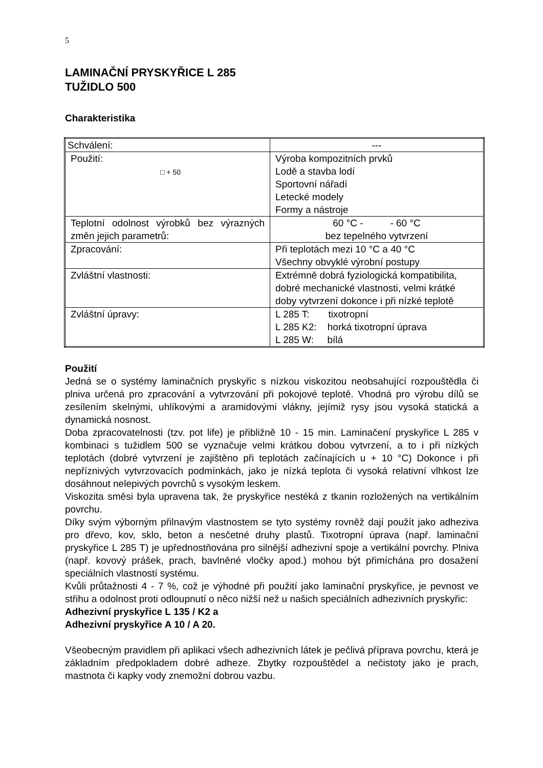5
LAMINAČNÍ PRYSKYŘICE L 285
TUŽIDLO 500
Charakteristika
| Schválení: | --- |
| Použití: □ + 50 | Výroba kompozitních prvků Lodě a stavba lodí Sportovní nářadí Letecké modely Formy a nástroje |
| Teplotní odolnost výrobků bez výrazných změn jejich parametrů: | 60 °C - - 60 °C bez tepelného vytvrzení |
| Zpracování: | Při teplotách mezi 10 °C a 40 °C Všechny obvyklé výrobní postupy |
| Zvláštní vlastnosti: | Extrémně dobrá fyziologická kompatibilita, dobré mechanické vlastnosti, velmi krátké doby vytvrzení dokonce i při nízké teplotě |
| Zvláštní úpravy: | L 285 T: tixotropní L 285 K2: horká tixotropní úprava L 285 W: bílá |
Použití
Jedná se o systémy laminačních pryskyřic s nízkou viskozitou neobsahující rozpouštědla či plniva určená pro zpracování a vytvrzování při pokojové teplotě. Vhodná pro výrobu dílů se zesílením skelnými, uhlíkovými a aramidovými vlákny, jejímiž rysy jsou vysoká statická a dynamická nosnost.
Doba zpracovatelnosti (tzv. pot life) je přibližně 10 - 15 min. Laminačení pryskyřice L 285 v kombinaci s tužidlem 500 se vyznačuje velmi krátkou dobou vytvrzení, a to i při nízkých teplotách (dobré vytvrzení je zajištěno při teplotách začínajících u + 10 °C) Dokonce i při nepříznivých vytvrzovacích podmínkách, jako je nízká teplota či vysoká relativní vlhkost lze dosáhnout nelepivých povrchů s vysokým leskem.
Viskozita směsi byla upravena tak, že pryskyřice nestéká z tkanin rozložených na vertikálním povrchu.
Díky svým výborným přilnavým vlastnostem se tyto systémy rovněž dají použít jako adheziva pro dřevo, kov, sklo, beton a nesčetné druhy plastů. Tixotropní úprava (např. laminační pryskyřice L 285 T) je upřednostňována pro silnější adhezivní spoje a vertikální povrchy. Plniva (např. kovový prášek, prach, bavlněné vločky apod.) mohou být přimíchána pro dosažení speciálních vlastností systému.
Kvůli průtažnosti 4 - 7 %, což je výhodné při použití jako laminační pryskyřice, je pevnost ve střihu a odolnost proti odloupnutí o něco nižší než u našich speciálních adhezivních pryskyřic:
Adhezivní pryskyřice L 135 / K2 a
Adhezivní pryskyřice A 10 / A 20.
Všeobecným pravidlem při aplikaci všech adhezivních látek je pečlivá příprava povrchu, která je základním předpokladem dobré adheze. Zbytky rozpouštědel a nečistoty jako je prach, mastnota či kapky vody znemožní dobrou vazbu.